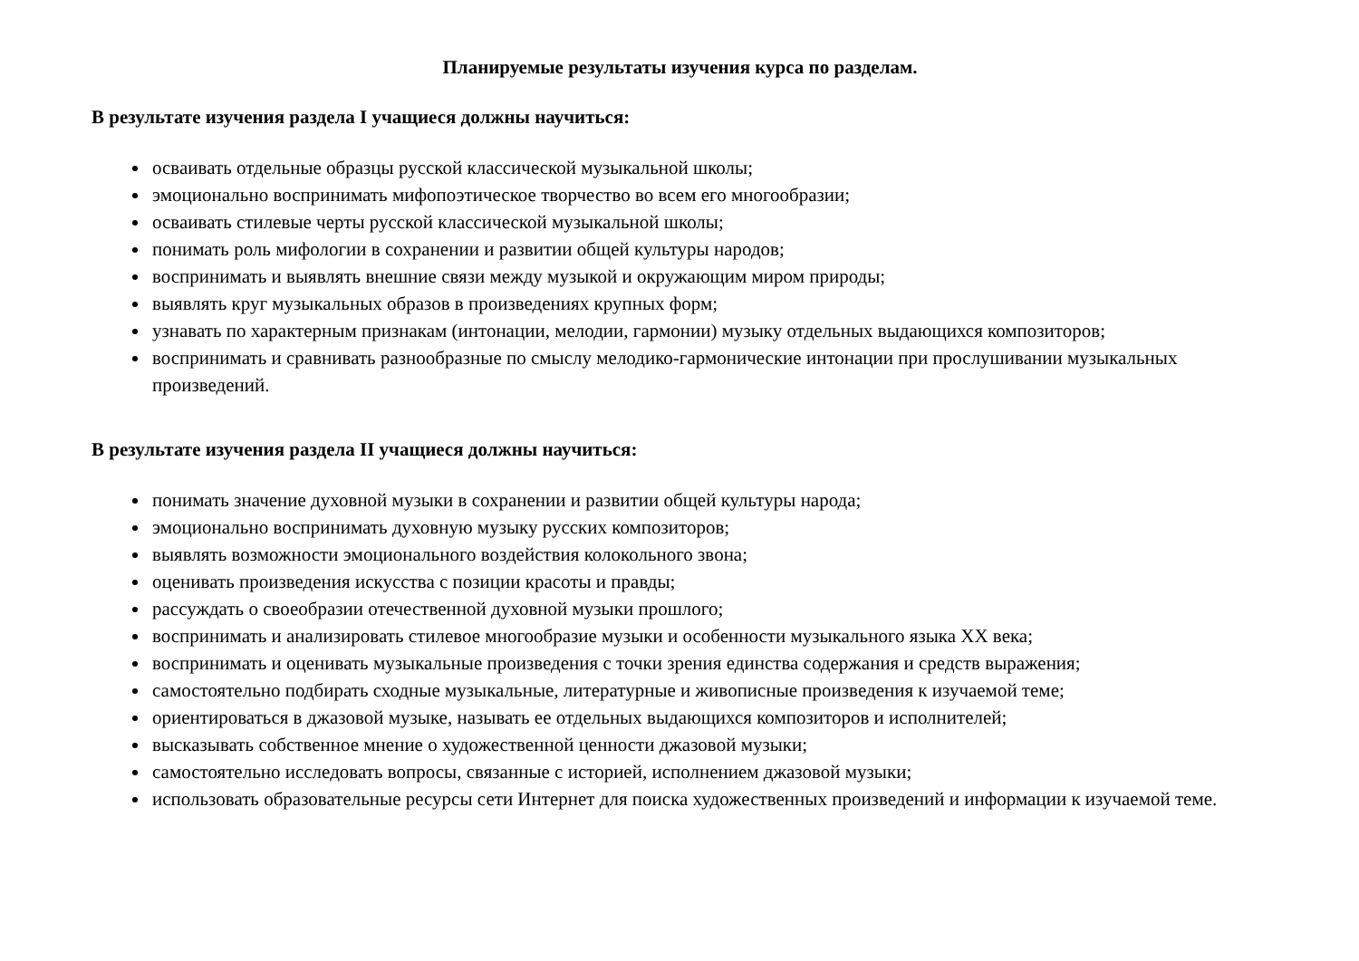Планируемые результаты изучения курса по разделам.
В результате изучения раздела I учащиеся должны научиться:
осваивать отдельные образцы русской классической музыкальной школы;
эмоционально воспринимать мифопоэтическое творчество во всем его многообразии;
осваивать стилевые черты русской классической музыкальной школы;
понимать роль мифологии в сохранении и развитии общей культуры народов;
воспринимать и выявлять внешние связи между музыкой и окружающим миром природы;
выявлять круг музыкальных образов в произведениях крупных форм;
узнавать по характерным признакам (интонации, мелодии, гармонии) музыку отдельных выдающихся композиторов;
воспринимать и сравнивать разнообразные по смыслу мелодико-гармонические интонации при прослушивании музыкальных произведений.
В результате изучения раздела II учащиеся должны научиться:
понимать значение духовной музыки в сохранении и развитии общей культуры народа;
эмоционально воспринимать духовную музыку русских композиторов;
выявлять возможности эмоционального воздействия колокольного звона;
оценивать произведения искусства с позиции красоты и правды;
рассуждать о своеобразии отечественной духовной музыки прошлого;
воспринимать и анализировать стилевое многообразие музыки и особенности музыкального языка XX века;
воспринимать и оценивать музыкальные произведения с точки зрения единства содержания и средств выражения;
самостоятельно подбирать сходные музыкальные, литературные и живописные произведения к изучаемой теме;
ориентироваться в джазовой музыке, называть ее отдельных выдающихся композиторов и исполнителей;
высказывать собственное мнение о художественной ценности джазовой музыки;
самостоятельно исследовать вопросы, связанные с историей, исполнением джазовой музыки;
использовать образовательные ресурсы сети Интернет для поиска художественных произведений и информации к изучаемой теме.